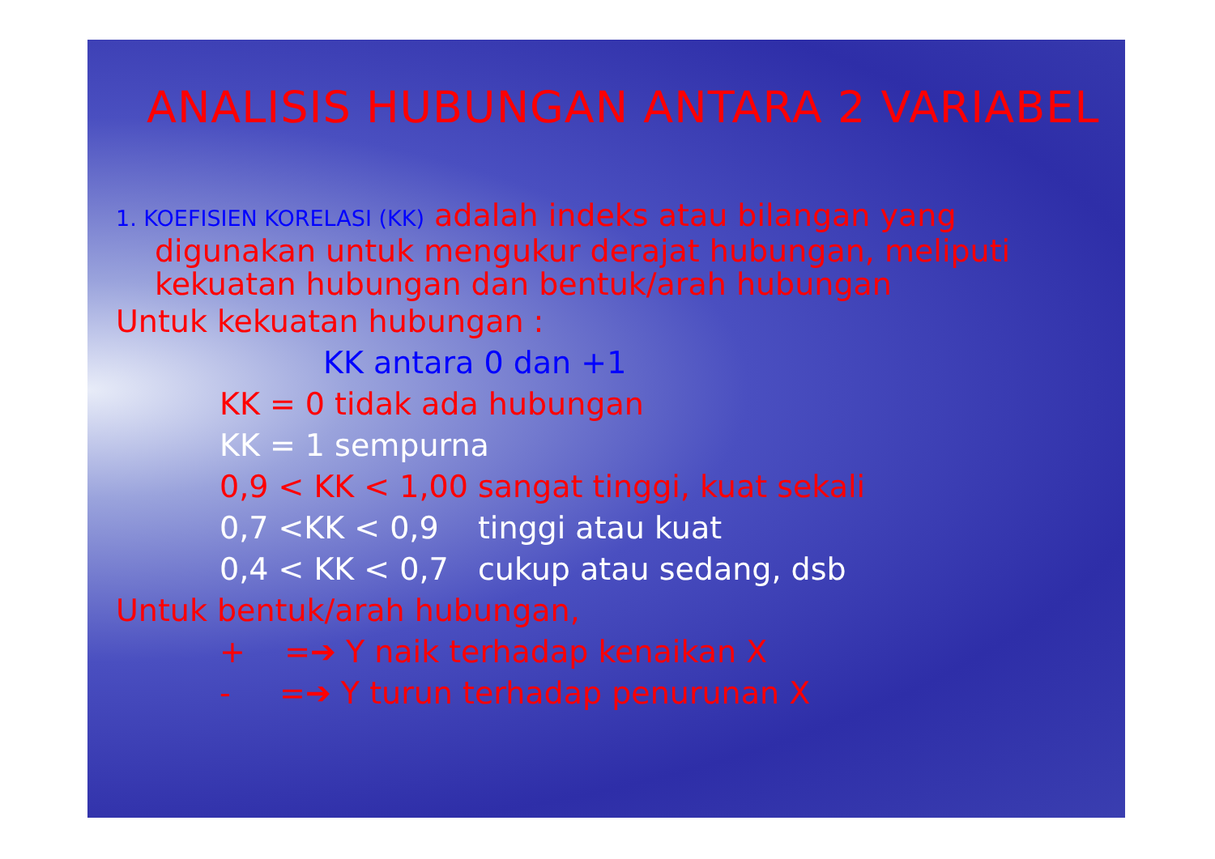ANALISIS HUBUNGAN ANTARA 2 VARIABEL
1. KOEFISIEN KORELASI (KK) adalah indeks atau bilangan yang digunakan untuk mengukur derajat hubungan, meliputi kekuatan hubungan dan bentuk/arah hubungan
Untuk kekuatan hubungan :
KK antara 0 dan +1
KK = 0 tidak ada hubungan
KK = 1 sempurna
0,9 < KK < 1,00 sangat tinggi, kuat sekali
0,7 <KK < 0,9 tinggi atau kuat
0,4 < KK < 0,7 cukup atau sedang, dsb
Untuk bentuk/arah hubungan,
+ =➔ Y naik terhadap kenaikan X
- =➔ Y turun terhadap penurunan X